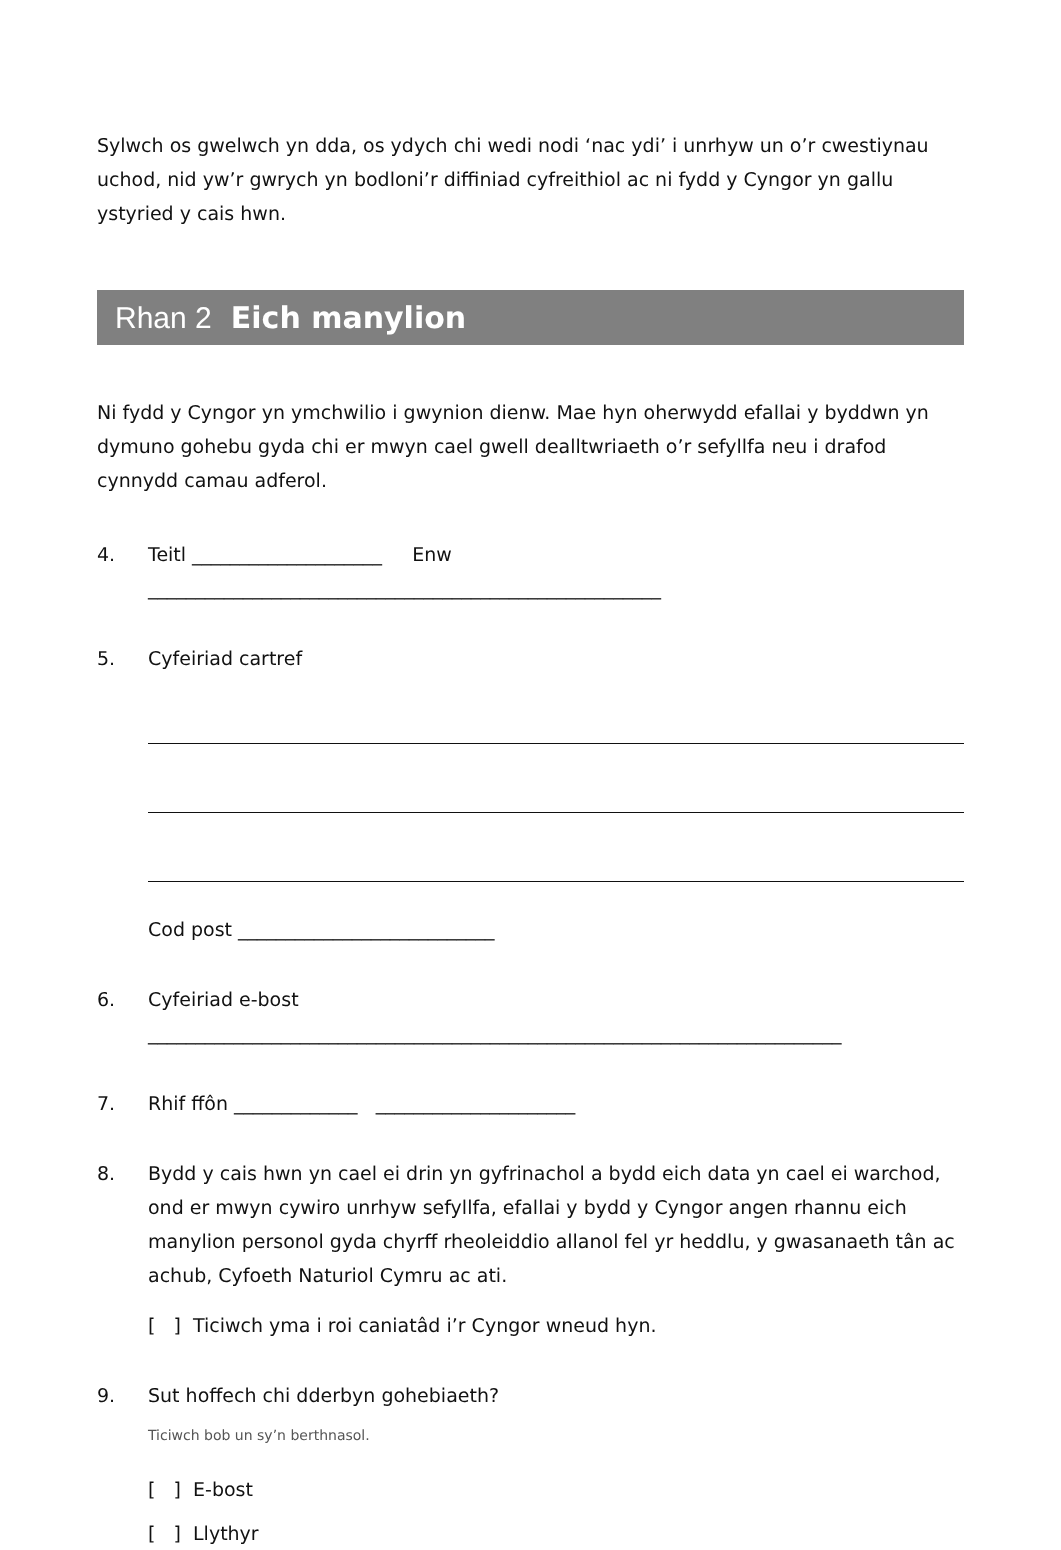Sylwch os gwelwch yn dda, os ydych chi wedi nodi ‘nac ydi’ i unrhyw un o’r cwestiynau uchod, nid yw’r gwrych yn bodloni’r diffiniad cyfreithiol ac ni fydd y Cyngor yn gallu ystyried y cais hwn.
Rhan 2 Eich manylion
Ni fydd y Cyngor yn ymchwilio i gwynion dienw. Mae hyn oherwydd efallai y byddwn yn dymuno gohebu gyda chi er mwyn cael gwell dealltwriaeth o’r sefyllfa neu i drafod cynnydd camau adferol.
4. Teitl ____________________ Enw ______________________________________________________
5. Cyfeiriad cartref
Cod post ___________________________
6. Cyfeiriad e-bost _________________________________________________________________________
7. Rhif ffôn _____________ _____________________
8. Bydd y cais hwn yn cael ei drin yn gyfrinachol a bydd eich data yn cael ei warchod, ond er mwyn cywiro unrhyw sefyllfa, efallai y bydd y Cyngor angen rhannu eich manylion personol gyda chyrff rheoleiddio allanol fel yr heddlu, y gwasanaeth tân ac achub, Cyfoeth Naturiol Cymru ac ati.
[ ] Ticiwch yma i roi caniatâd i’r Cyngor wneud hyn.
9. Sut hoffech chi dderbyn gohebiaeth?
Ticiwch bob un sy’n berthnasol.
[ ] E-bost
[ ] Llythyr